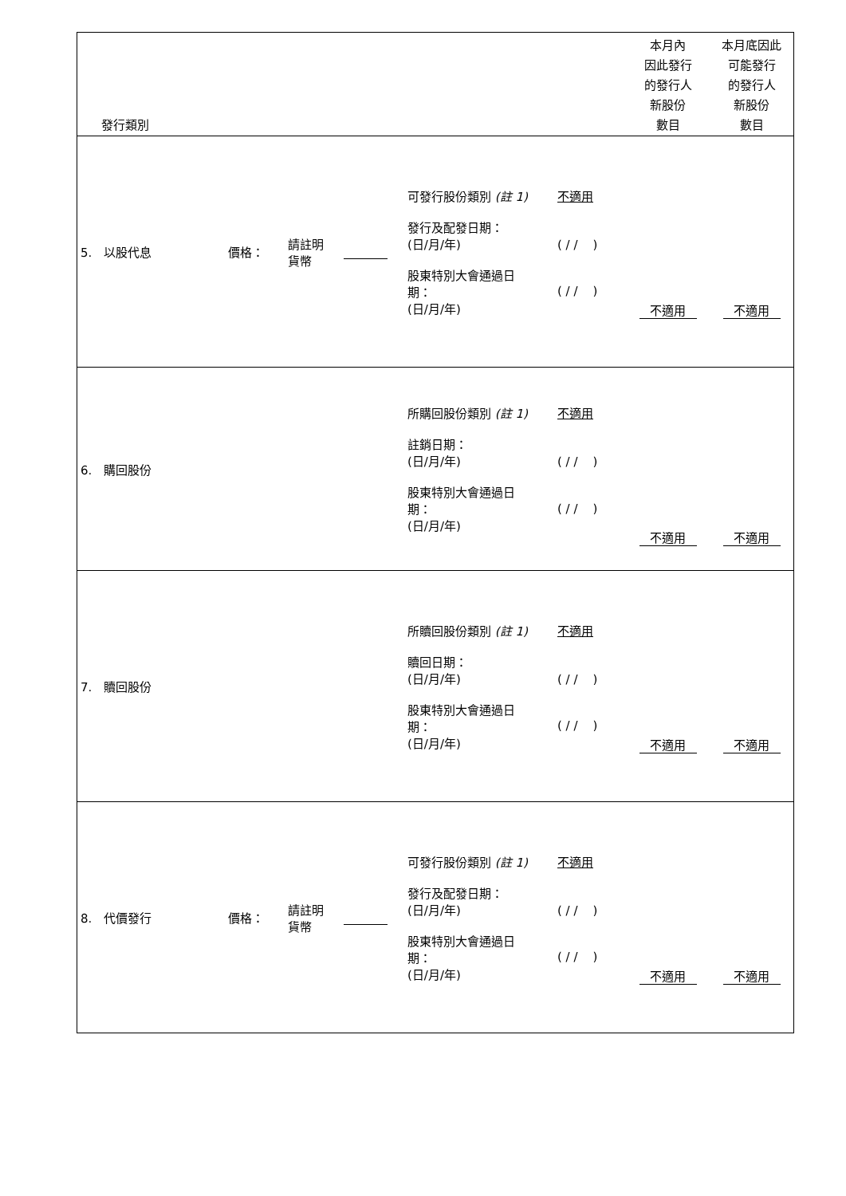| 發行類別 | | | | | 本月內 因此發行 的發行人 新股份 數目 | 本月底因此 可能發行 的發行人 新股份 數目 |
| 5. 以股代息 | 價格： | 請註明 貨幣 | | 可發行股份類別 (註 1) 不適用 發行及配發日期： (日/月/年) ( / / ) 股東特別大會通過日 期： (日/月/年) ( / / ) | 不適用 | 不適用 |
| 6. 購回股份 | | | | 所購回股份類別 (註 1) 不適用 註銷日期： (日/月/年) ( / / ) 股東特別大會通過日 期： (日/月/年) ( / / ) | 不適用 | 不適用 |
| 7. 贖回股份 | | | | 所贖回股份類別 (註 1) 不適用 贖回日期： (日/月/年) ( / / ) 股東特別大會通過日 期： (日/月/年) ( / / ) | 不適用 | 不適用 |
| 8. 代價發行 | 價格： | 請註明 貨幣 | | 可發行股份類別 (註 1) 不適用 發行及配發日期： (日/月/年) ( / / ) 股東特別大會通過日 期： (日/月/年) ( / / ) | 不適用 | 不適用 |